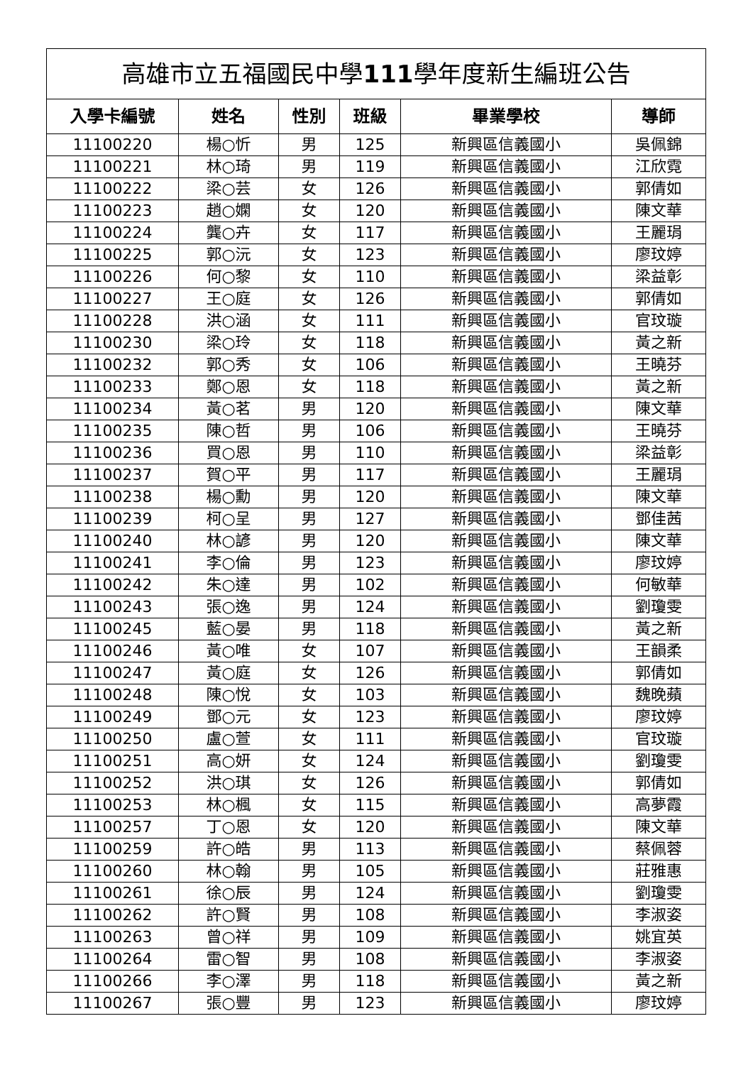| 高雄市立五福國民中學 111 學年度新生編班公告 | | | | | |
| --- | --- | --- | --- | --- | --- |
| 入學卡編號 | 姓名 | 性別 | 班級 | 畢業學校 | 導師 |
| 11100220 | 楊○忻 | 男 | 125 | 新興區信義國小 | 吳佩錦 |
| 11100221 | 林○琦 | 男 | 119 | 新興區信義國小 | 江欣霓 |
| 11100222 | 梁○芸 | 女 | 126 | 新興區信義國小 | 郭倩如 |
| 11100223 | 趙○嫻 | 女 | 120 | 新興區信義國小 | 陳文華 |
| 11100224 | 龔○卉 | 女 | 117 | 新興區信義國小 | 王麗琄 |
| 11100225 | 郭○沅 | 女 | 123 | 新興區信義國小 | 廖玟婷 |
| 11100226 | 何○黎 | 女 | 110 | 新興區信義國小 | 梁益彰 |
| 11100227 | 王○庭 | 女 | 126 | 新興區信義國小 | 郭倩如 |
| 11100228 | 洪○涵 | 女 | 111 | 新興區信義國小 | 官玟璇 |
| 11100230 | 梁○玲 | 女 | 118 | 新興區信義國小 | 黃之新 |
| 11100232 | 郭○秀 | 女 | 106 | 新興區信義國小 | 王曉芬 |
| 11100233 | 鄭○恩 | 女 | 118 | 新興區信義國小 | 黃之新 |
| 11100234 | 黃○茗 | 男 | 120 | 新興區信義國小 | 陳文華 |
| 11100235 | 陳○哲 | 男 | 106 | 新興區信義國小 | 王曉芬 |
| 11100236 | 買○恩 | 男 | 110 | 新興區信義國小 | 梁益彰 |
| 11100237 | 賀○平 | 男 | 117 | 新興區信義國小 | 王麗琄 |
| 11100238 | 楊○勳 | 男 | 120 | 新興區信義國小 | 陳文華 |
| 11100239 | 柯○呈 | 男 | 127 | 新興區信義國小 | 鄧佳茜 |
| 11100240 | 林○諺 | 男 | 120 | 新興區信義國小 | 陳文華 |
| 11100241 | 李○倫 | 男 | 123 | 新興區信義國小 | 廖玟婷 |
| 11100242 | 朱○達 | 男 | 102 | 新興區信義國小 | 何敏華 |
| 11100243 | 張○逸 | 男 | 124 | 新興區信義國小 | 劉瓊雯 |
| 11100245 | 藍○晏 | 男 | 118 | 新興區信義國小 | 黃之新 |
| 11100246 | 黃○唯 | 女 | 107 | 新興區信義國小 | 王韻柔 |
| 11100247 | 黃○庭 | 女 | 126 | 新興區信義國小 | 郭倩如 |
| 11100248 | 陳○悅 | 女 | 103 | 新興區信義國小 | 魏晚蘋 |
| 11100249 | 鄧○元 | 女 | 123 | 新興區信義國小 | 廖玟婷 |
| 11100250 | 盧○萱 | 女 | 111 | 新興區信義國小 | 官玟璇 |
| 11100251 | 高○妍 | 女 | 124 | 新興區信義國小 | 劉瓊雯 |
| 11100252 | 洪○琪 | 女 | 126 | 新興區信義國小 | 郭倩如 |
| 11100253 | 林○楓 | 女 | 115 | 新興區信義國小 | 高夢霞 |
| 11100257 | 丁○恩 | 女 | 120 | 新興區信義國小 | 陳文華 |
| 11100259 | 許○皓 | 男 | 113 | 新興區信義國小 | 蔡佩蓉 |
| 11100260 | 林○翰 | 男 | 105 | 新興區信義國小 | 莊雅惠 |
| 11100261 | 徐○辰 | 男 | 124 | 新興區信義國小 | 劉瓊雯 |
| 11100262 | 許○賢 | 男 | 108 | 新興區信義國小 | 李淑姿 |
| 11100263 | 曾○祥 | 男 | 109 | 新興區信義國小 | 姚宜英 |
| 11100264 | 雷○智 | 男 | 108 | 新興區信義國小 | 李淑姿 |
| 11100266 | 李○澤 | 男 | 118 | 新興區信義國小 | 黃之新 |
| 11100267 | 張○豐 | 男 | 123 | 新興區信義國小 | 廖玟婷 |